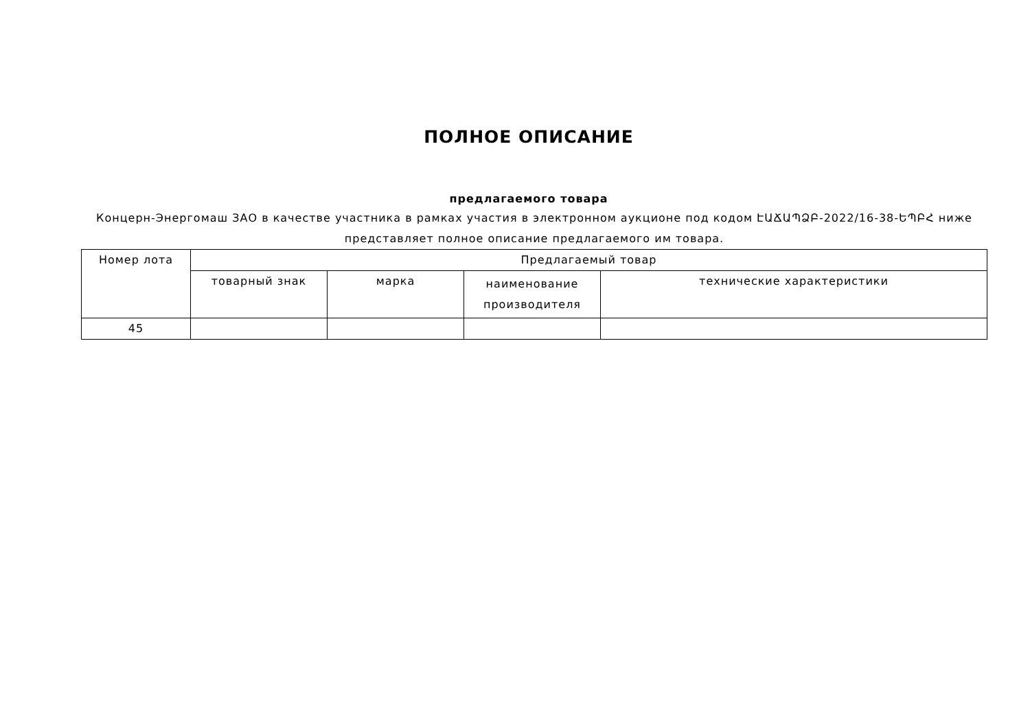ПОЛНОЕ ОПИСАНИЕ
предлагаемого товара
Концерн-Энергомаш ЗАО в качестве участника в рамках участия в электронном аукционе под кодом ԷԱՃԱՊՁԲ-2022/16-38-ԵՊԲՀ ниже представляет полное описание предлагаемого им товара.
| Номер лота | Предлагаемый товар | | | |
| --- | --- | --- | --- | --- |
| | товарный знак | марка | наименование производителя | технические характеристики |
| 45 | | | | |